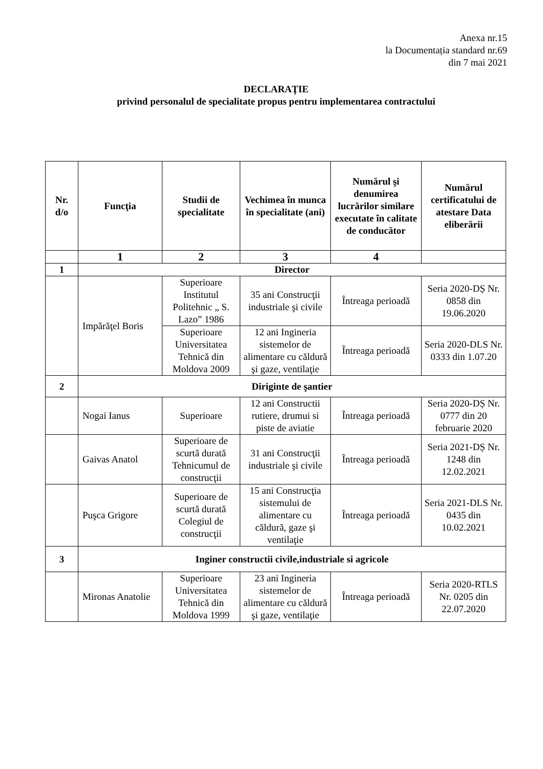Anexa nr.15
la Documentația standard nr.69
din 7 mai 2021
DECLARAŢIE
privind personalul de specialitate propus pentru implementarea contractului
| Nr. d/o | Funcţia | Studii de specialitate | Vechimea în munca în specialitate (ani) | Numărul şi denumirea lucrărilor similare executate în calitate de conducător | Numărul certificatului de atestare Data eliberării |
| --- | --- | --- | --- | --- | --- |
| | 1 | 2 | 3 | 4 | |
| 1 | Director | | | | |
| | Impărăţel Boris | Superioare Institutul Politehnic „ S. Lazo” 1986 | 35 ani Construcţii industriale şi civile | Întreaga perioadă | Seria 2020-DȘ Nr. 0858 din 19.06.2020 |
| | | Superioare Universitatea Tehnică din Moldova 2009 | 12 ani Ingineria sistemelor de alimentare cu căldură şi gaze, ventilaţie | Întreaga perioadă | Seria 2020-DLS Nr. 0333 din 1.07.20 |
| 2 | Diriginte de şantier | | | | |
| | Nogai Ianus | Superioare | 12 ani Constructii rutiere, drumui si piste de aviatie | Întreaga perioadă | Seria 2020-DȘ Nr. 0777 din 20 februarie 2020 |
| | Gaivas Anatol | Superioare de scurtă durată Tehnicumul de construcţii | 31 ani Construcţii industriale şi civile | Întreaga perioadă | Seria 2021-DȘ Nr. 1248 din 12.02.2021 |
| | Puşca Grigore | Superioare de scurtă durată Colegiul de construcţii | 15 ani Construcţia sistemului de alimentare cu căldură, gaze şi ventilaţie | Întreaga perioadă | Seria 2021-DLS Nr. 0435 din 10.02.2021 |
| 3 | Inginer constructii civile,industriale si agricole | | | | |
| | Mironas Anatolie | Superioare Universitatea Tehnică din Moldova 1999 | 23 ani Ingineria sistemelor de alimentare cu căldură şi gaze, ventilaţie | Întreaga perioadă | Seria 2020-RTLS Nr. 0205 din 22.07.2020 |